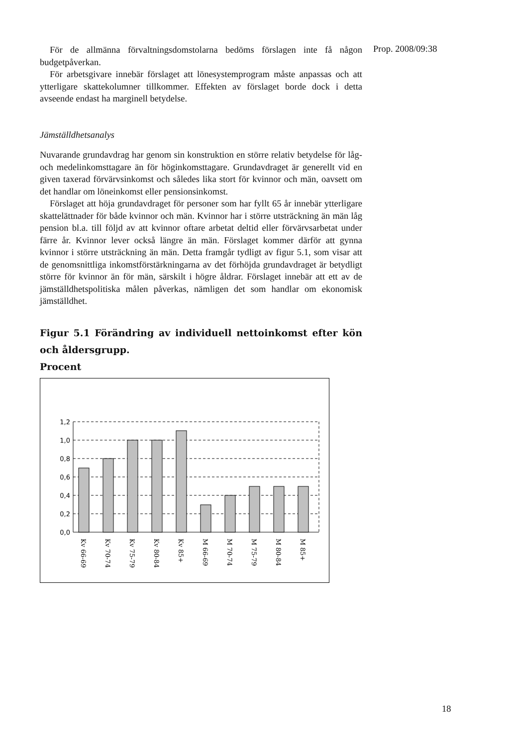Prop. 2008/09:38
För de allmänna förvaltningsdomstolarna bedöms förslagen inte få någon budgetpåverkan.
För arbetsgivare innebär förslaget att lönesystemprogram måste anpassas och att ytterligare skattekolumner tillkommer. Effekten av förslaget borde dock i detta avseende endast ha marginell betydelse.
Jämställdhetsanalys
Nuvarande grundavdrag har genom sin konstruktion en större relativ betydelse för låg- och medelinkomsttagare än för höginkomsttagare. Grundavdraget är generellt vid en given taxerad förvärvsinkomst och således lika stort för kvinnor och män, oavsett om det handlar om löneinkomst eller pensionsinkomst.
Förslaget att höja grundavdraget för personer som har fyllt 65 år innebär ytterligare skattelättnader för både kvinnor och män. Kvinnor har i större utsträckning än män låg pension bl.a. till följd av att kvinnor oftare arbetat deltid eller förvärvsarbetat under färre år. Kvinnor lever också längre än män. Förslaget kommer därför att gynna kvinnor i större utsträckning än män. Detta framgår tydligt av figur 5.1, som visar att de genomsnittliga inkomstförstärkningarna av det förhöjda grundavdraget är betydligt större för kvinnor än för män, särskilt i högre åldrar. Förslaget innebär att ett av de jämställdhetspolitiska målen påverkas, nämligen det som handlar om ekonomisk jämställdhet.
Figur 5.1 Förändring av individuell nettoinkomst efter kön och åldersgrupp.
Procent
1,2
1,0
0,8
0,6
0,4
0,2
0,0
Kv 66-69
Kv 70-74
Kv 75-79
Kv 80-84
Kv 85+
M 66-69
M 70-74
M 75-79
M 80-84
M 85+
18